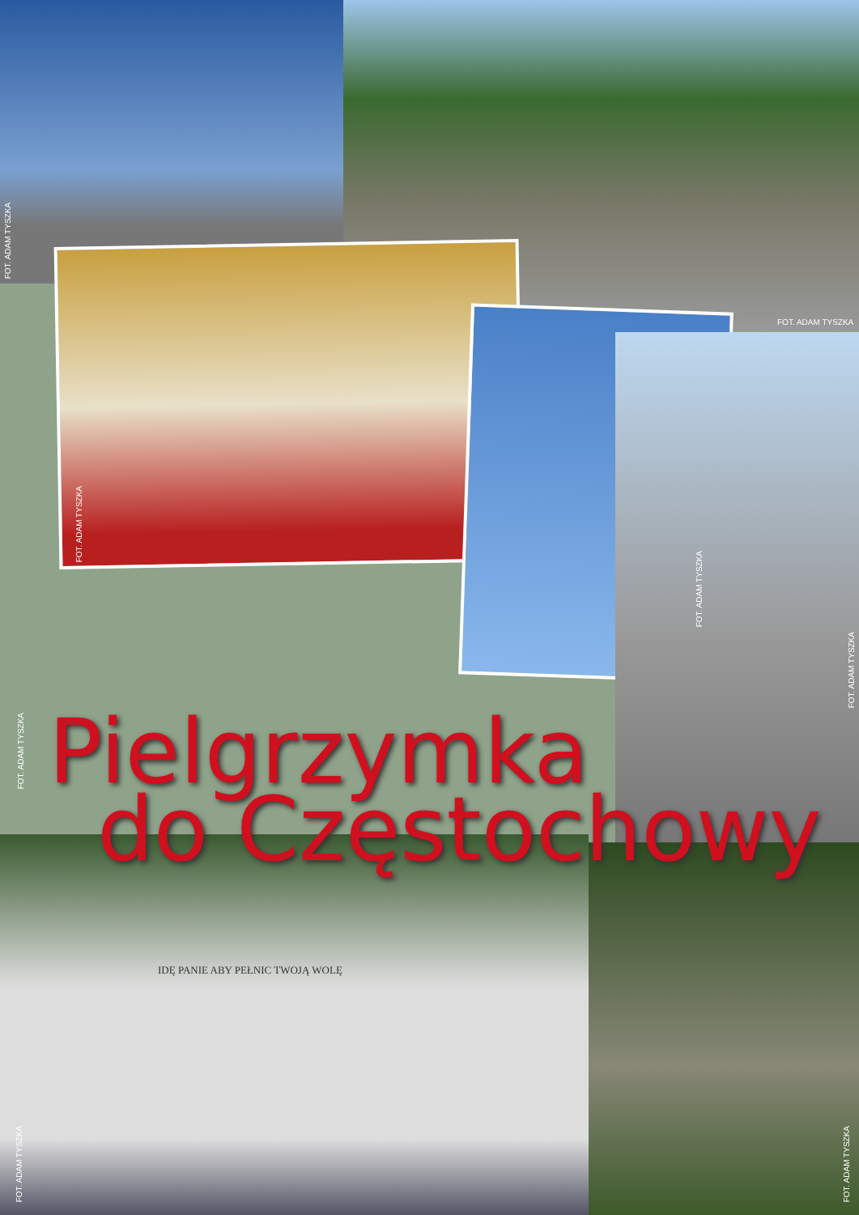FOT. ADAM TYSZKA
FOT. ADAM TYSZKA
FOT. ADAM TYSZKA
FOT. ADAM TYSZKA
FOT. ADAM TYSZKA
FOT. ADAM TYSZKA
FOT. ADAM TYSZKA
FOT. ADAM TYSZKA
IDĘ PANIE ABY PEŁNIC TWOJĄ WOLĘ
Pielgrzymka
do Częstochowy